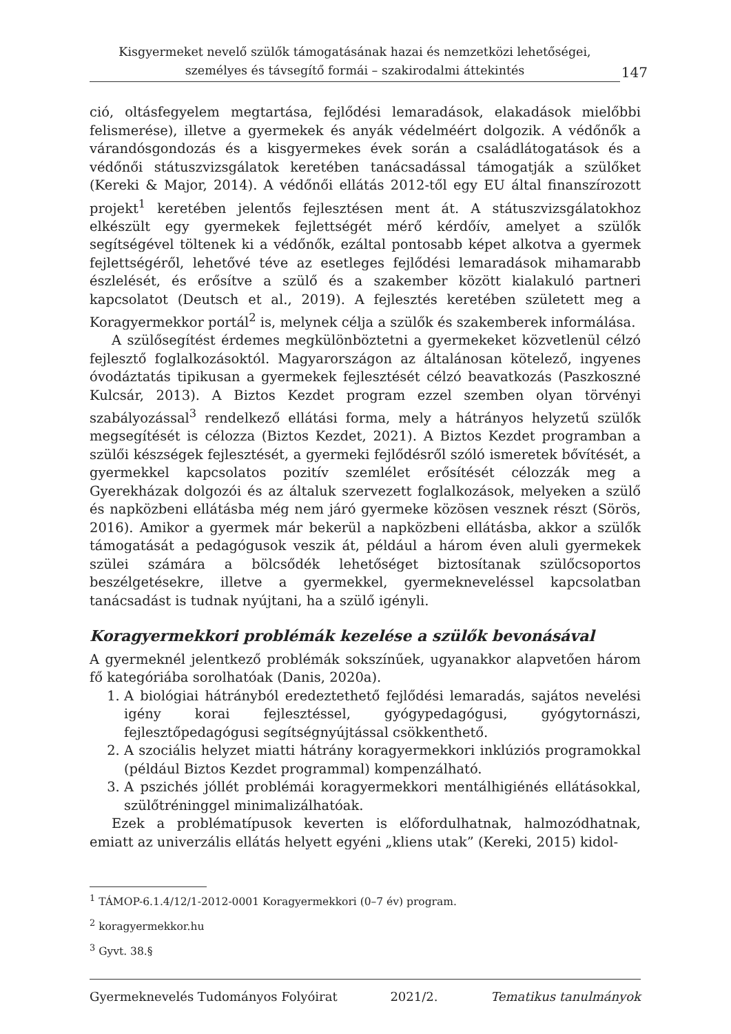Kisgyermeket nevelő szülők támogatásának hazai és nemzetközi lehetőségei, személyes és távsegítő formái – szakirodalmi áttekintés
147
ció, oltásfegyelem megtartása, fejlődési lemaradások, elakadások mielőbbi felismerése), illetve a gyermekek és anyák védelméért dolgozik. A védőnők a várandósgondozás és a kisgyermekes évek során a családlátogatások és a védőnői státuszvizsgálatok keretében tanácsadással támogatják a szülőket (Kereki & Major, 2014). A védőnői ellátás 2012-től egy EU által finanszírozott projekt<sup>1</sup> keretében jelentős fejlesztésen ment át. A státuszvizsgálatokhoz elkészült egy gyermekek fejlettségét mérő kérdőív, amelyet a szülők segítségével töltenek ki a védőnők, ezáltal pontosabb képet alkotva a gyermek fejlettségéről, lehetővé téve az esetleges fejlődési lemaradások mihamarabb észlelését, és erősítve a szülő és a szakember között kialakuló partneri kapcsolatot (Deutsch et al., 2019). A fejlesztés keretében született meg a Koragyermekkor portál<sup>2</sup> is, melynek célja a szülők és szakemberek informálása.
A szülősegítést érdemes megkülönböztetni a gyermekeket közvetlenül célzó fejlesztő foglalkozásoktól. Magyarországon az általánosan kötelező, ingyenes óvodáztatás tipikusan a gyermekek fejlesztését célzó beavatkozás (Paszkoszné Kulcsár, 2013). A Biztos Kezdet program ezzel szemben olyan törvényi szabályozással<sup>3</sup> rendelkező ellátási forma, mely a hátrányos helyzetű szülők megsegítését is célozza (Biztos Kezdet, 2021). A Biztos Kezdet programban a szülői készségek fejlesztését, a gyermeki fejlődésről szóló ismeretek bővítését, a gyermekkel kapcsolatos pozitív szemlélet erősítését célozzák meg a Gyerekházak dolgozói és az általuk szervezett foglalkozások, melyeken a szülő és napközbeni ellátásba még nem járó gyermeke közösen vesznek részt (Sörös, 2016). Amikor a gyermek már bekerül a napközbeni ellátásba, akkor a szülők támogatását a pedagógusok veszik át, például a három éven aluli gyermekek szülei számára a bölcsődék lehetőséget biztosítanak szülőcsoportos beszélgetésekre, illetve a gyermekkel, gyermekneveléssel kapcsolatban tanácsadást is tudnak nyújtani, ha a szülő igényli.
Koragyermekkori problémák kezelése a szülők bevonásával
A gyermeknél jelentkező problémák sokszínűek, ugyanakkor alapvetően három fő kategóriába sorolhatóak (Danis, 2020a).
1. A biológiai hátrányból eredeztethető fejlődési lemaradás, sajátos nevelési igény korai fejlesztéssel, gyógypedagógusi, gyógytornászi, fejlesztőpedagógusi segítségnyújtással csökkenthető.
2. A szociális helyzet miatti hátrány koragyermekkori inklúziós programokkal (például Biztos Kezdet programmal) kompenzálható.
3. A pszichés jóllét problémái koragyermekkori mentálhigiénés ellátásokkal, szülőtréninggel minimalizálhatóak.
Ezek a problématípusok keverten is előfordulhatnak, halmozódhatnak, emiatt az univerzális ellátás helyett egyéni „kliens utak” (Kereki, 2015) kidol-
<sup>1</sup> TÁMOP-6.1.4/12/1-2012-0001 Koragyermekkori (0–7 év) program.
<sup>2</sup> koragyermekkor.hu
<sup>3</sup> Gyvt. 38.§
Gyermeknevelés Tudományos Folyóirat 2021/2. Tematikus tanulmányok